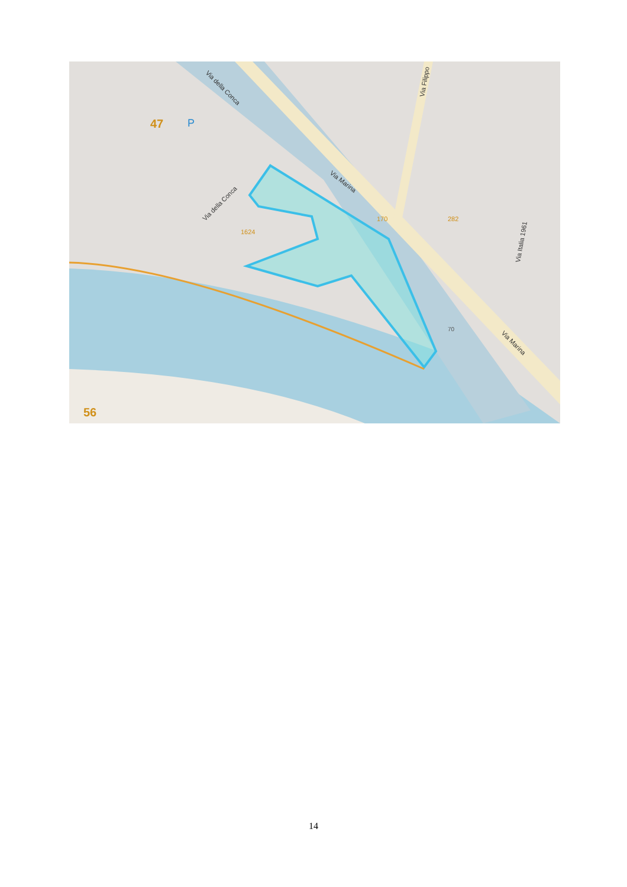P
47
56
Via della Conca
Via della Conca
Via Marina
Via Marina
Via Italia 1961
Via Filippo
1624
170
282
70
14